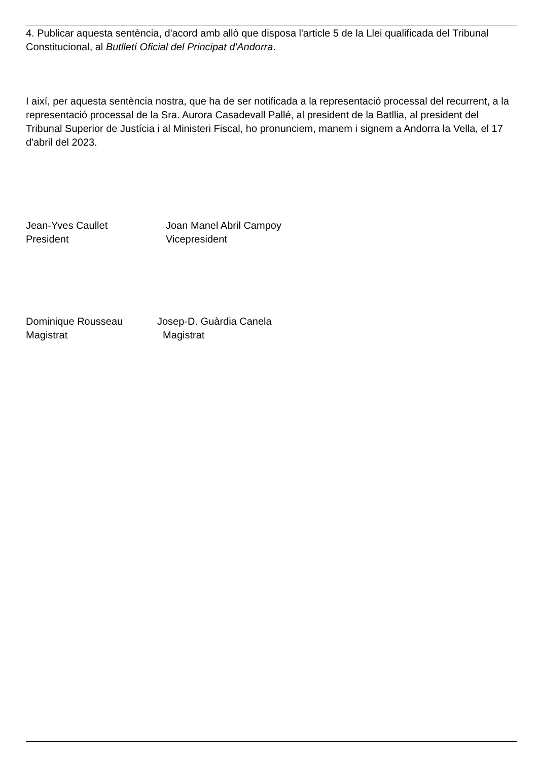4. Publicar aquesta sentència, d'acord amb allò que disposa l'article 5 de la Llei qualificada del Tribunal Constitucional, al Butlletí Oficial del Principat d'Andorra.
I així, per aquesta sentència nostra, que ha de ser notificada a la representació processal del recurrent, a la representació processal de la Sra. Aurora Casadevall Pallé, al president de la Batllia, al president del Tribunal Superior de Justícia i al Ministeri Fiscal, ho pronunciem, manem i signem a Andorra la Vella, el 17 d'abril del 2023.
Jean-Yves Caullet
President
Joan Manel Abril Campoy
Vicepresident
Dominique Rousseau
Magistrat
Josep-D. Guàrdia Canela
Magistrat